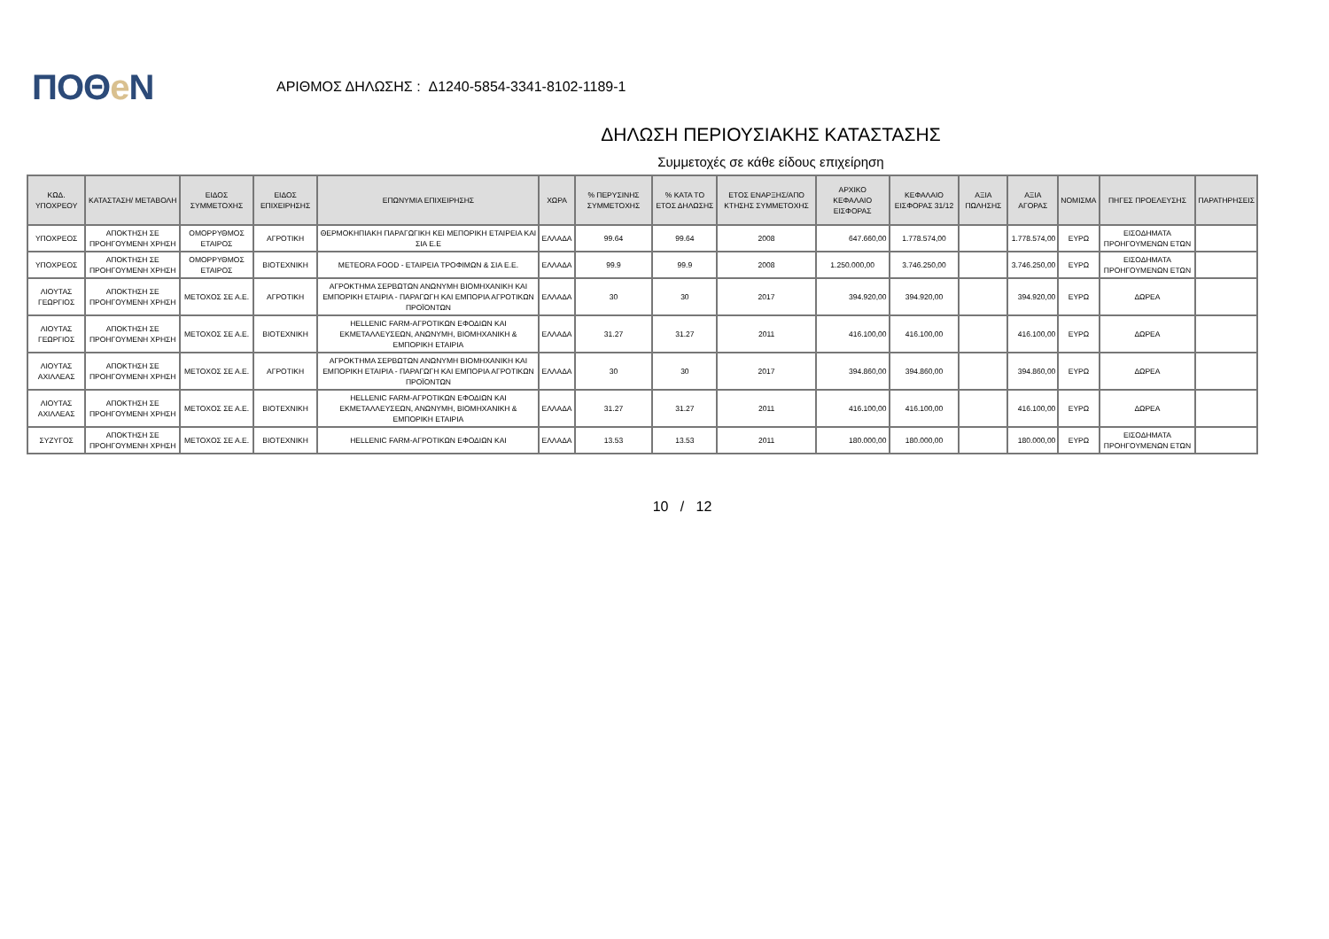ΠΟΘe Ν
ΑΡΙΘΜΟΣ ΔΗΛΩΣΗΣ : Δ1240-5854-3341-8102-1189-1
ΔΗΛΩΣΗ ΠΕΡΙΟΥΣΙΑΚΗΣ ΚΑΤΑΣΤΑΣΗΣ
Συμμετοχές σε κάθε είδους επιχείρηση
| ΚΩΔ. ΥΠΟΧΡΕΟΥ | ΚΑΤΑΣΤΑΣΗ/ ΜΕΤΑΒΟΛΗ | ΕΙΔΟΣ ΣΥΜΜΕΤΟΧΗΣ | ΕΙΔΟΣ ΕΠΙΧΕΙΡΗΣΗΣ | ΕΠΩΝΥΜΙΑ ΕΠΙΧΕΙΡΗΣΗΣ | ΧΩΡΑ | % ΠΕΡΥΣΙΝΗΣ ΣΥΜΜΕΤΟΧΗΣ | % ΚΑΤΑ ΤΟ ΕΤΟΣ ΔΗΛΩΣΗΣ | ΕΤΟΣ ΕΝΑΡΞΗΣ/ΑΠΟ ΚΤΗΣΗΣ ΣΥΜΜΕΤΟΧΗΣ | ΑΡΧΙΚΟ ΚΕΦΑΛΑΙΟ ΕΙΣΦΟΡΑΣ | ΚΕΦΑΛΑΙΟ ΕΙΣΦΟΡΑΣ 31/12 | ΑΞΙΑ ΠΩΛΗΣΗΣ | ΑΞΙΑ ΑΓΟΡΑΣ | ΝΟΜΙΣΜΑ | ΠΗΓΕΣ ΠΡΟΕΛΕΥΣΗΣ | ΠΑΡΑΤΗΡΗΣΕΙΣ |
| --- | --- | --- | --- | --- | --- | --- | --- | --- | --- | --- | --- | --- | --- | --- | --- |
| ΥΠΟΧΡΕΟΣ | ΑΠΟΚΤΗΣΗ ΣΕ ΠΡΟΗΓΟΥΜΕΝΗ ΧΡΗΣΗ | ΟΜΟΡΡΥΘΜΟΣ ΕΤΑΙΡΟΣ | ΑΓΡΟΤΙΚΗ | ΘΕΡΜΟΚΗΠΙΑΚΗ ΠΑΡΑΓΩΓΙΚΗ ΚΕΙ ΜΕΠΟΡΙΚΗ ΕΤΑΙΡΕΙΑ ΚΑΙ ΣΙΑ Ε.Ε | ΕΛΛΑΔΑ | 99.64 | 99.64 | 2008 | 647.660,00 | 1.778.574,00 | | 1.778.574,00 | ΕΥΡΩ | ΕΙΣΟΔΗΜΑΤΑ ΠΡΟΗΓΟΥΜΕΝΩΝ ΕΤΩΝ | |
| ΥΠΟΧΡΕΟΣ | ΑΠΟΚΤΗΣΗ ΣΕ ΠΡΟΗΓΟΥΜΕΝΗ ΧΡΗΣΗ | ΟΜΟΡΡΥΘΜΟΣ ΕΤΑΙΡΟΣ | ΒΙΟΤΕΧΝΙΚΗ | METEORA FOOD - ΕΤΑΙΡΕΙΑ ΤΡΟΦΙΜΩΝ & ΣΙΑ Ε.Ε. | ΕΛΛΑΔΑ | 99.9 | 99.9 | 2008 | 1.250.000,00 | 3.746.250,00 | | 3.746.250,00 | ΕΥΡΩ | ΕΙΣΟΔΗΜΑΤΑ ΠΡΟΗΓΟΥΜΕΝΩΝ ΕΤΩΝ | |
| ΛΙΟΥΤΑΣ ΓΕΩΡΓΙΟΣ | ΑΠΟΚΤΗΣΗ ΣΕ ΠΡΟΗΓΟΥΜΕΝΗ ΧΡΗΣΗ | ΜΕΤΟΧΟΣ ΣΕ Α.Ε. | ΑΓΡΟΤΙΚΗ | ΑΓΡΟΚΤΗΜΑ ΣΕΡΒΩΤΩΝ ΑΝΩΝΥΜΗ ΒΙΟΜΗΧΑΝΙΚΗ ΚΑΙ ΕΜΠΟΡΙΚΗ ΕΤΑΙΡΙΑ - ΠΑΡΑΓΩΓΗ ΚΑΙ ΕΜΠΟΡΙΑ ΑΓΡΟΤΙΚΩΝ ΠΡΟΪΟΝΤΩΝ | ΕΛΛΑΔΑ | 30 | 30 | 2017 | 394.920,00 | 394.920,00 | | 394.920,00 | ΕΥΡΩ | ΔΩΡΕΑ | |
| ΛΙΟΥΤΑΣ ΓΕΩΡΓΙΟΣ | ΑΠΟΚΤΗΣΗ ΣΕ ΠΡΟΗΓΟΥΜΕΝΗ ΧΡΗΣΗ | ΜΕΤΟΧΟΣ ΣΕ Α.Ε. | ΒΙΟΤΕΧΝΙΚΗ | HELLENIC FARM-ΑΓΡΟΤΙΚΩΝ ΕΦΟΔΙΩΝ ΚΑΙ ΕΚΜΕΤΑΛΛΕΥΣΕΩΝ, ΑΝΩΝΥΜΗ, ΒΙΟΜΗΧΑΝΙΚΗ & ΕΜΠΟΡΙΚΗ ΕΤΑΙΡΙΑ | ΕΛΛΑΔΑ | 31.27 | 31.27 | 2011 | 416.100,00 | 416.100,00 | | 416.100,00 | ΕΥΡΩ | ΔΩΡΕΑ | |
| ΛΙΟΥΤΑΣ ΑΧΙΛΛΕΑΣ | ΑΠΟΚΤΗΣΗ ΣΕ ΠΡΟΗΓΟΥΜΕΝΗ ΧΡΗΣΗ | ΜΕΤΟΧΟΣ ΣΕ Α.Ε. | ΑΓΡΟΤΙΚΗ | ΑΓΡΟΚΤΗΜΑ ΣΕΡΒΩΤΩΝ ΑΝΩΝΥΜΗ ΒΙΟΜΗΧΑΝΙΚΗ ΚΑΙ ΕΜΠΟΡΙΚΗ ΕΤΑΙΡΙΑ - ΠΑΡΑΓΩΓΗ ΚΑΙ ΕΜΠΟΡΙΑ ΑΓΡΟΤΙΚΩΝ ΠΡΟΪΟΝΤΩΝ | ΕΛΛΑΔΑ | 30 | 30 | 2017 | 394.860,00 | 394.860,00 | | 394.860,00 | ΕΥΡΩ | ΔΩΡΕΑ | |
| ΛΙΟΥΤΑΣ ΑΧΙΛΛΕΑΣ | ΑΠΟΚΤΗΣΗ ΣΕ ΠΡΟΗΓΟΥΜΕΝΗ ΧΡΗΣΗ | ΜΕΤΟΧΟΣ ΣΕ Α.Ε. | ΒΙΟΤΕΧΝΙΚΗ | HELLENIC FARM-ΑΓΡΟΤΙΚΩΝ ΕΦΟΔΙΩΝ ΚΑΙ ΕΚΜΕΤΑΛΛΕΥΣΕΩΝ, ΑΝΩΝΥΜΗ, ΒΙΟΜΗΧΑΝΙΚΗ & ΕΜΠΟΡΙΚΗ ΕΤΑΙΡΙΑ | ΕΛΛΑΔΑ | 31.27 | 31.27 | 2011 | 416.100,00 | 416.100,00 | | 416.100,00 | ΕΥΡΩ | ΔΩΡΕΑ | |
| ΣΥΖΥΓΟΣ | ΑΠΟΚΤΗΣΗ ΣΕ ΠΡΟΗΓΟΥΜΕΝΗ ΧΡΗΣΗ | ΜΕΤΟΧΟΣ ΣΕ Α.Ε. | ΒΙΟΤΕΧΝΙΚΗ | HELLENIC FARM-ΑΓΡΟΤΙΚΩΝ ΕΦΟΔΙΩΝ ΚΑΙ | ΕΛΛΑΔΑ | 13.53 | 13.53 | 2011 | 180.000,00 | 180.000,00 | | 180.000,00 | ΕΥΡΩ | ΕΙΣΟΔΗΜΑΤΑ ΠΡΟΗΓΟΥΜΕΝΩΝ ΕΤΩΝ | |
10 / 12